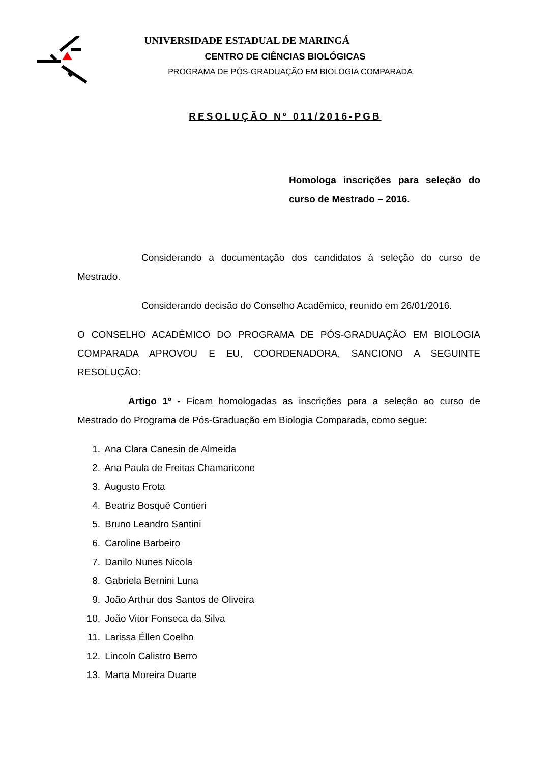UNIVERSIDADE ESTADUAL DE MARINGÁ
CENTRO DE CIÊNCIAS BIOLÓGICAS
PROGRAMA DE PÓS-GRADUAÇÃO EM BIOLOGIA COMPARADA
RESOLUÇÃO Nº 011/2016-PGB
Homologa inscrições para seleção do curso de Mestrado – 2016.
Considerando a documentação dos candidatos à seleção do curso de Mestrado.
Considerando decisão do Conselho Acadêmico, reunido em 26/01/2016.
O CONSELHO ACADÊMICO DO PROGRAMA DE PÓS-GRADUAÇÃO EM BIOLOGIA COMPARADA APROVOU E EU, COORDENADORA, SANCIONO A SEGUINTE RESOLUÇÃO:
Artigo 1º - Ficam homologadas as inscrições para a seleção ao curso de Mestrado do Programa de Pós-Graduação em Biologia Comparada, como segue:
1. Ana Clara Canesin de Almeida
2. Ana Paula de Freitas Chamaricone
3. Augusto Frota
4. Beatriz Bosquê Contieri
5. Bruno Leandro Santini
6. Caroline Barbeiro
7. Danilo Nunes Nicola
8. Gabriela Bernini Luna
9. João Arthur dos Santos de Oliveira
10. João Vitor Fonseca da Silva
11. Larissa Éllen Coelho
12. Lincoln Calistro Berro
13. Marta Moreira Duarte